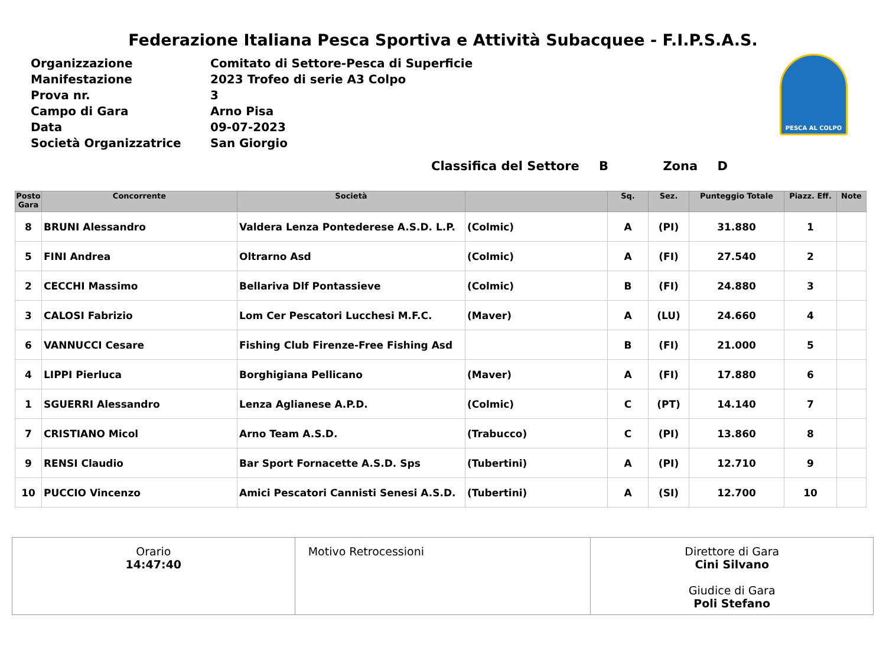Federazione Italiana Pesca Sportiva e Attività Subacquee - F.I.P.S.A.S.
| Organizzazione | Comitato di Settore-Pesca di Superficie |
| Manifestazione | 2023 Trofeo di serie A3 Colpo |
| Prova nr. | 3 |
| Campo di Gara | Arno Pisa |
| Data | 09-07-2023 |
| Società Organizzatrice | San Giorgio |
PESCA AL COLPO
Classifica del Settore B Zona D
| Posto Gara | Concorrente | Società | | Sq. | Sez. | Punteggio Totale | Piazz. Eff. | Note |
| --- | --- | --- | --- | --- | --- | --- | --- | --- |
| 8 | BRUNI Alessandro | Valdera Lenza Pontederese A.S.D. L.P. | (Colmic) | A | (PI) | 31.880 | 1 | |
| 5 | FINI Andrea | Oltrarno Asd | (Colmic) | A | (FI) | 27.540 | 2 | |
| 2 | CECCHI Massimo | Bellariva Dlf Pontassieve | (Colmic) | B | (FI) | 24.880 | 3 | |
| 3 | CALOSI Fabrizio | Lom Cer Pescatori Lucchesi M.F.C. | (Maver) | A | (LU) | 24.660 | 4 | |
| 6 | VANNUCCI Cesare | Fishing Club Firenze-Free Fishing Asd | | B | (FI) | 21.000 | 5 | |
| 4 | LIPPI Pierluca | Borghigiana Pellicano | (Maver) | A | (FI) | 17.880 | 6 | |
| 1 | SGUERRI Alessandro | Lenza Aglianese A.P.D. | (Colmic) | C | (PT) | 14.140 | 7 | |
| 7 | CRISTIANO Micol | Arno Team A.S.D. | (Trabucco) | C | (PI) | 13.860 | 8 | |
| 9 | RENSI Claudio | Bar Sport Fornacette A.S.D. Sps | (Tubertini) | A | (PI) | 12.710 | 9 | |
| 10 | PUCCIO Vincenzo | Amici Pescatori Cannisti Senesi A.S.D. | (Tubertini) | A | (SI) | 12.700 | 10 | |
Orario
14:47:40
Motivo Retrocessioni Direttore di Gara
Cini Silvano
Giudice di Gara
Poli Stefano